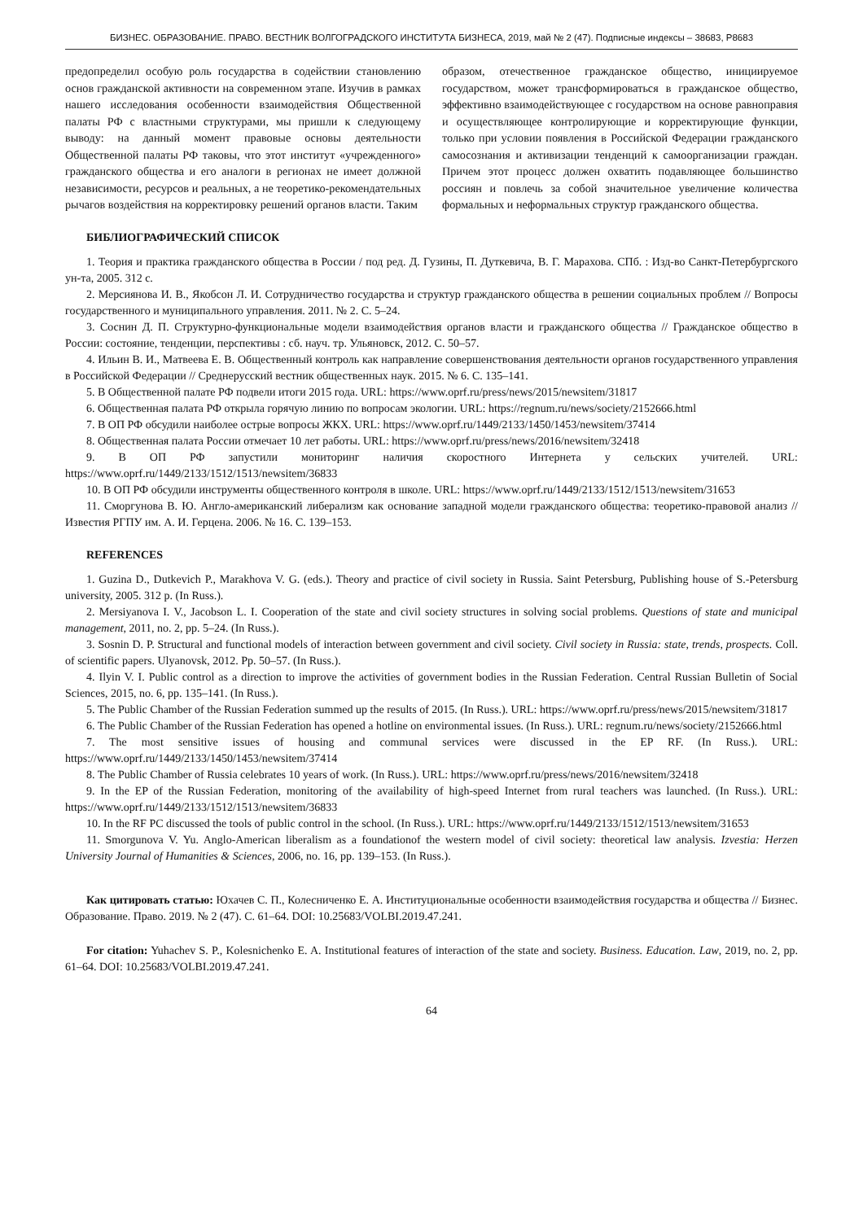БИЗНЕС. ОБРАЗОВАНИЕ. ПРАВО. ВЕСТНИК ВОЛГОГРАДСКОГО ИНСТИТУТА БИЗНЕСА, 2019, май № 2 (47). Подписные индексы – 38683, Р8683
предопределил особую роль государства в содействии становлению основ гражданской активности на современном этапе. Изучив в рамках нашего исследования особенности взаимодействия Общественной палаты РФ с властными структурами, мы пришли к следующему выводу: на данный момент правовые основы деятельности Общественной палаты РФ таковы, что этот институт «учрежденного» гражданского общества и его аналоги в регионах не имеет должной независимости, ресурсов и реальных, а не теоретико-рекомендательных рычагов воздействия на корректировку решений органов власти. Таким
образом, отечественное гражданское общество, инициируемое государством, может трансформироваться в гражданское общество, эффективно взаимодействующее с государством на основе равноправия и осуществляющее контролирующие и корректирующие функции, только при условии появления в Российской Федерации гражданского самосознания и активизации тенденций к самоорганизации граждан. Причем этот процесс должен охватить подавляющее большинство россиян и повлечь за собой значительное увеличение количества формальных и неформальных структур гражданского общества.
БИБЛИОГРАФИЧЕСКИЙ СПИСОК
1. Теория и практика гражданского общества в России / под ред. Д. Гузины, П. Дуткевича, В. Г. Марахова. СПб. : Изд-во Санкт-Петербургского ун-та, 2005. 312 с.
2. Мерсиянова И. В., Якобсон Л. И. Сотрудничество государства и структур гражданского общества в решении социальных проблем // Вопросы государственного и муниципального управления. 2011. № 2. С. 5–24.
3. Соснин Д. П. Структурно-функциональные модели взаимодействия органов власти и гражданского общества // Гражданское общество в России: состояние, тенденции, перспективы : сб. науч. тр. Ульяновск, 2012. С. 50–57.
4. Ильин В. И., Матвеева Е. В. Общественный контроль как направление совершенствования деятельности органов государственного управления в Российской Федерации // Среднерусский вестник общественных наук. 2015. № 6. С. 135–141.
5. В Общественной палате РФ подвели итоги 2015 года. URL: https://www.oprf.ru/press/news/2015/newsitem/31817
6. Общественная палата РФ открыла горячую линию по вопросам экологии. URL: https://regnum.ru/news/society/2152666.html
7. В ОП РФ обсудили наиболее острые вопросы ЖКХ. URL: https://www.oprf.ru/1449/2133/1450/1453/newsitem/37414
8. Общественная палата России отмечает 10 лет работы. URL: https://www.oprf.ru/press/news/2016/newsitem/32418
9. В ОП РФ запустили мониторинг наличия скоростного Интернета у сельских учителей. URL: https://www.oprf.ru/1449/2133/1512/1513/newsitem/36833
10. В ОП РФ обсудили инструменты общественного контроля в школе. URL: https://www.oprf.ru/1449/2133/1512/1513/newsitem/31653
11. Сморгунова В. Ю. Англо-американский либерализм как основание западной модели гражданского общества: теоретико-правовой анализ // Известия РГПУ им. А. И. Герцена. 2006. № 16. С. 139–153.
REFERENCES
1. Guzina D., Dutkevich P., Marakhova V. G. (eds.). Theory and practice of civil society in Russia. Saint Petersburg, Publishing house of S.-Petersburg university, 2005. 312 p. (In Russ.).
2. Mersiyanova I. V., Jacobson L. I. Cooperation of the state and civil society structures in solving social problems. Questions of state and municipal management, 2011, no. 2, pp. 5–24. (In Russ.).
3. Sosnin D. P. Structural and functional models of interaction between government and civil society. Civil society in Russia: state, trends, prospects. Coll. of scientific papers. Ulyanovsk, 2012. Pp. 50–57. (In Russ.).
4. Ilyin V. I. Public control as a direction to improve the activities of government bodies in the Russian Federation. Central Russian Bulletin of Social Sciences, 2015, no. 6, pp. 135–141. (In Russ.).
5. The Public Chamber of the Russian Federation summed up the results of 2015. (In Russ.). URL: https://www.oprf.ru/press/news/2015/newsitem/31817
6. The Public Chamber of the Russian Federation has opened a hotline on environmental issues. (In Russ.). URL: regnum.ru/news/society/2152666.html
7. The most sensitive issues of housing and communal services were discussed in the EP RF. (In Russ.). URL: https://www.oprf.ru/1449/2133/1450/1453/newsitem/37414
8. The Public Chamber of Russia celebrates 10 years of work. (In Russ.). URL: https://www.oprf.ru/press/news/2016/newsitem/32418
9. In the EP of the Russian Federation, monitoring of the availability of high-speed Internet from rural teachers was launched. (In Russ.). URL: https://www.oprf.ru/1449/2133/1512/1513/newsitem/36833
10. In the RF PC discussed the tools of public control in the school. (In Russ.). URL: https://www.oprf.ru/1449/2133/1512/1513/newsitem/31653
11. Smorgunova V. Yu. Anglo-American liberalism as a foundationof the western model of civil society: theoretical law analysis. Izvestia: Herzen University Journal of Humanities & Sciences, 2006, no. 16, pp. 139–153. (In Russ.).
Как цитировать статью: Юхачев С. П., Колесниченко Е. А. Институциональные особенности взаимодействия государства и общества // Бизнес. Образование. Право. 2019. № 2 (47). С. 61–64. DOI: 10.25683/VOLBI.2019.47.241.
For citation: Yuhachev S. P., Kolesnichenko E. A. Institutional features of interaction of the state and society. Business. Education. Law, 2019, no. 2, pp. 61–64. DOI: 10.25683/VOLBI.2019.47.241.
64